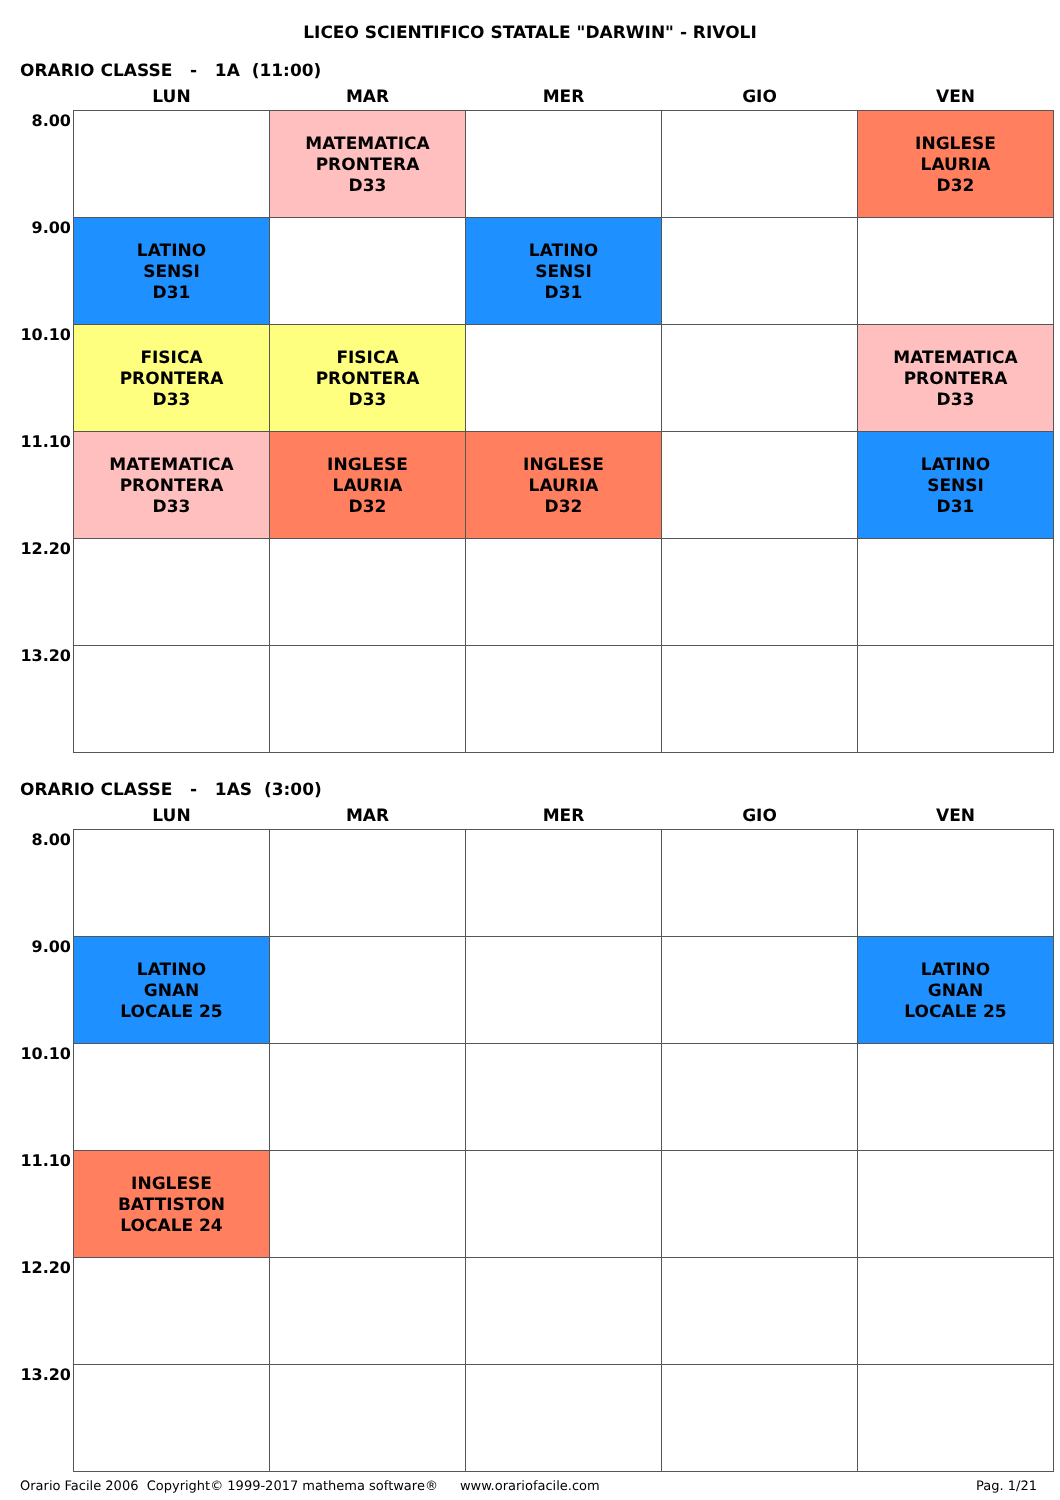LICEO SCIENTIFICO STATALE "DARWIN" - RIVOLI
ORARIO CLASSE - 1A (11:00)
| | LUN | MAR | MER | GIO | VEN |
| --- | --- | --- | --- | --- | --- |
| 8.00 | | MATEMATICA PRONTERA D33 | | | INGLESE LAURIA D32 |
| 9.00 | LATINO SENSI D31 | | LATINO SENSI D31 | | |
| 10.10 | FISICA PRONTERA D33 | FISICA PRONTERA D33 | | | MATEMATICA PRONTERA D33 |
| 11.10 | MATEMATICA PRONTERA D33 | INGLESE LAURIA D32 | INGLESE LAURIA D32 | | LATINO SENSI D31 |
| 12.20 | | | | | |
| 13.20 | | | | | |
ORARIO CLASSE - 1AS (3:00)
| | LUN | MAR | MER | GIO | VEN |
| --- | --- | --- | --- | --- | --- |
| 8.00 | | | | | |
| 9.00 | LATINO GNAN LOCALE 25 | | | | LATINO GNAN LOCALE 25 |
| 10.10 | | | | | |
| 11.10 | INGLESE BATTISTON LOCALE 24 | | | | |
| 12.20 | | | | | |
| 13.20 | | | | | |
Orario Facile 2006 Copyright© 1999-2017 mathema software® www.orariofacile.com Pag. 1/21